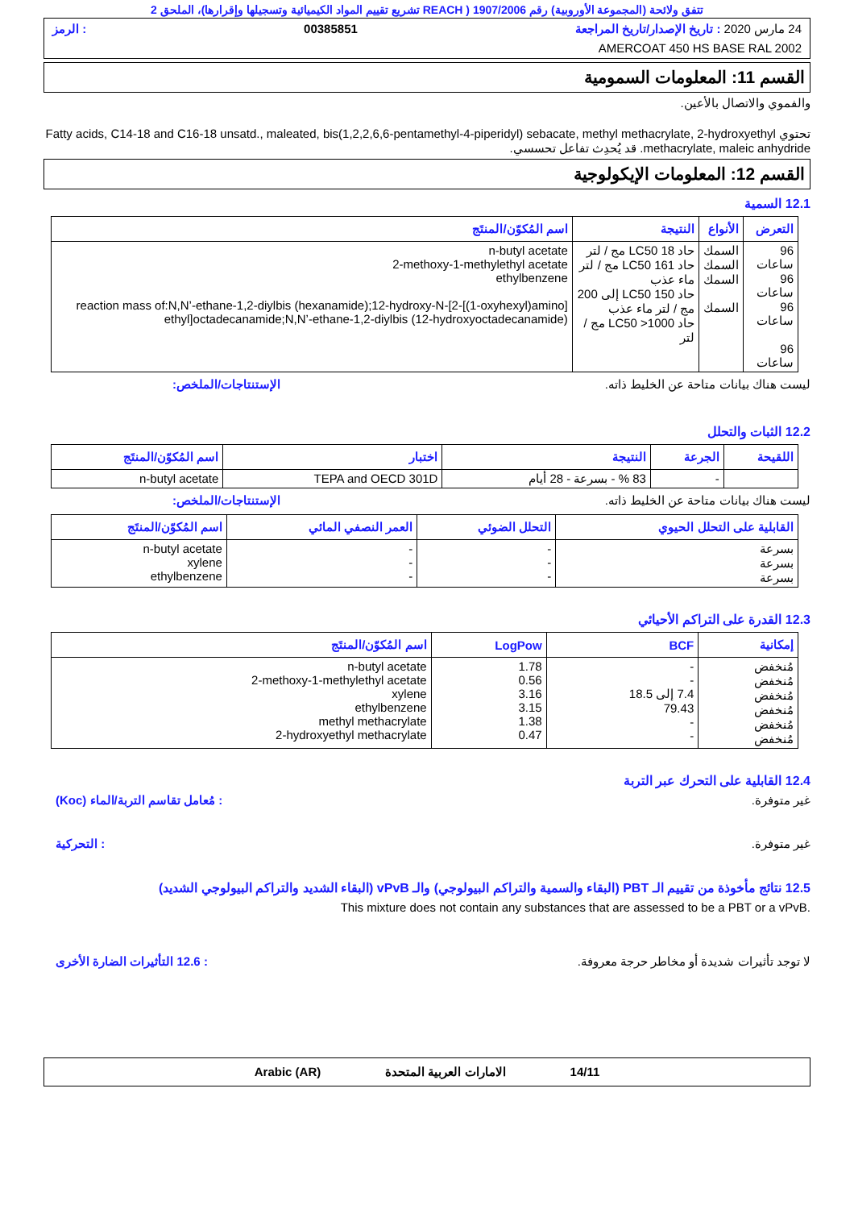تتفق ولائحة (المجموعة الأوروبية) رقم 1907/2006 ( REACH تشريع تقييم المواد الكيميائية وتسجيلها وإقرارها)، الملحق 2
24 مارس 2020 : تاريخ الإصدار/تاريخ المراجعة 00385851: الرمز
AMERCOAT 450 HS BASE RAL 2002
القسم 11: المعلومات السمومية
والفموي والاتصال بالأعين.
تحتوي Fatty acids, C14-18 and C16-18 unsatd., maleated, bis(1,2,2,6,6-pentamethyl-4-piperidyl) sebacate, methyl methacrylate, 2-hydroxyethyl methacrylate, maleic anhydride. قد يُحدِث تفاعل تحسسي.
القسم 12: المعلومات الإيكولوجية
12.1 السمية
| التعرض | الأنواع | النتيجة | اسم المُكوّن/المنتَج |
| --- | --- | --- | --- |
| 96 ساعات 96 ساعات 96 ساعات 96 ساعات | السمك السمك السمك السمك | حاد LC50 18 مج / لتر حاد LC50 161 مج / لتر ماء عذب حاد LC50 150 إلى 200 مج / لتر ماء عذب حاد LC50 >1000 مج / لتر | n-butyl acetate 2-methoxy-1-methylethyl acetate ethylbenzene reaction mass of:N,N’-ethane-1,2-diylbis (hexanamide);12-hydroxy-N-[2-[(1-oxyhexyl)amino] ethyl]octadecanamide;N,N’-ethane-1,2-diylbis (12-hydroxyoctadecanamide) |
ليست هناك بيانات متاحة عن الخليط ذاته. الإستنتاجات/الملخص:
12.2 الثبات والتحلل
| اللقيحة | الجرعة | النتيجة | اختبار | اسم المُكوّن/المنتَج |
| --- | --- | --- | --- | --- |
| | - | 83 % - بسرعة - 28 أيام | TEPA and OECD 301D | n-butyl acetate |
ليست هناك بيانات متاحة عن الخليط ذاته. الإستنتاجات/الملخص:
| القابلية على التحلل الحيوي | التحلل الضوئي | العمر النصفي المائي | اسم المُكوّن/المنتَج |
| --- | --- | --- | --- |
| بسرعة بسرعة بسرعة | - - - | - - - | n-butyl acetate xylene ethylbenzene |
12.3 القدرة على التراكم الأحيائي
| إمكانية | BCF | LogPow | اسم المُكوّن/المنتَج |
| --- | --- | --- | --- |
| مُنخفض مُنخفض مُنخفض مُنخفض مُنخفض مُنخفض | - - 7.4 إلى 18.5 79.43 - - | 1.78 0.56 3.16 3.15 1.38 0.47 | n-butyl acetate 2-methoxy-1-methylethyl acetate xylene ethylbenzene methyl methacrylate 2-hydroxyethyl methacrylate |
12.4 القابلية على التحرك عبر التربة
غير متوفرة.: مُعامل تقاسم التربة/الماء (Koc)
غير متوفرة.: التحركية
12.5 نتائج مأخوذة من تقييم الـ PBT (البقاء والسمية والتراكم البيولوجي) والـ vPvB (البقاء الشديد والتراكم البيولوجي الشديد)
This mixture does not contain any substances that are assessed to be a PBT or a vPvB.
لا توجد تأثيرات شديدة أو مخاطر حرجة معروفة.: 12.6 التأثيرات الضارة الأخرى
14/11 الامارات العربية المتحدة Arabic (AR)